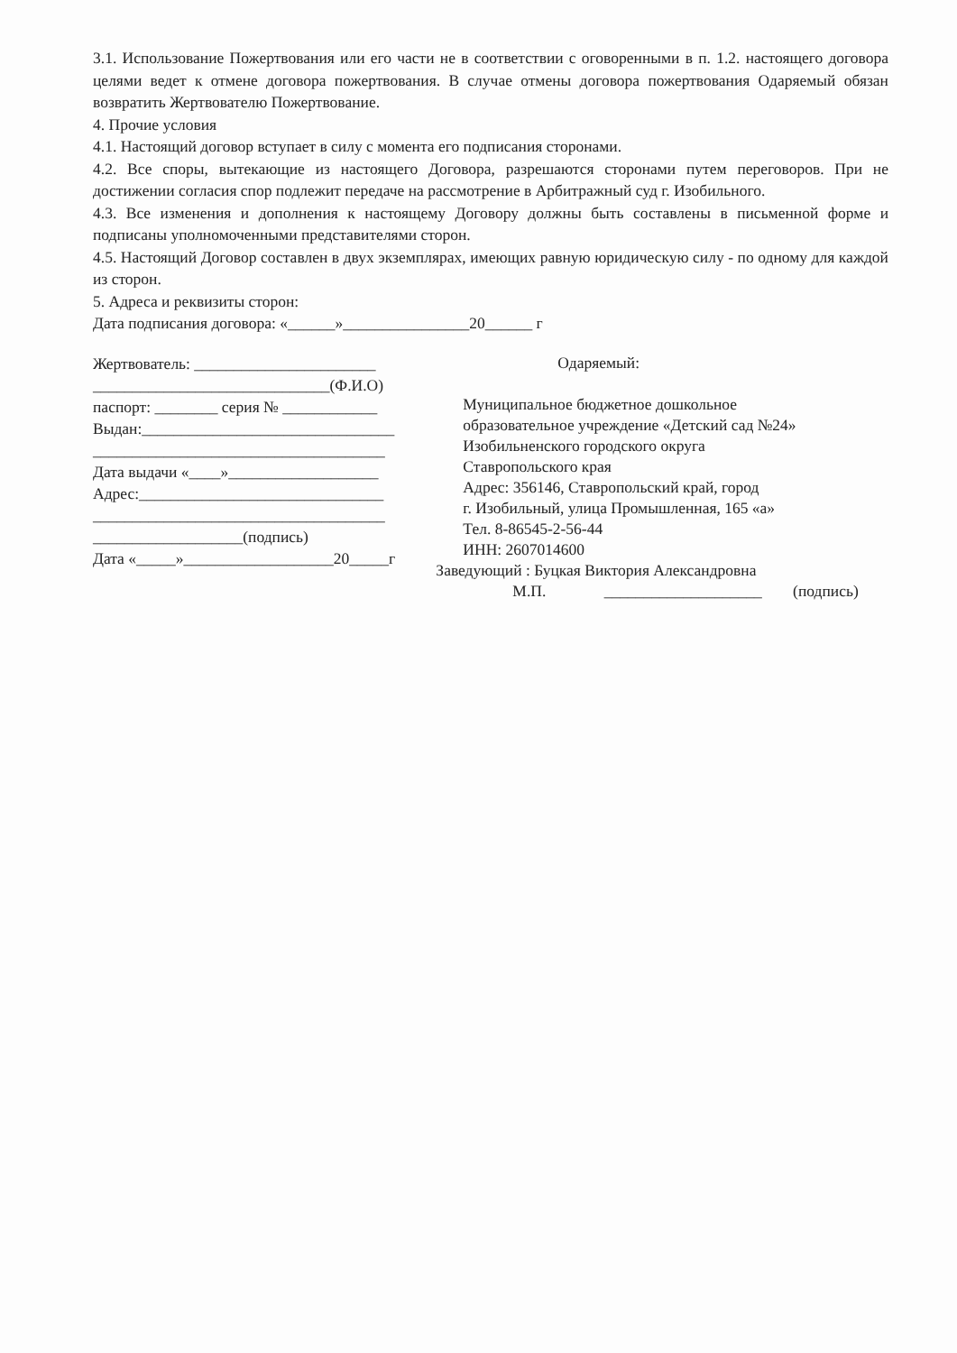3.1. Использование Пожертвования или его части не в соответствии с оговоренными в п. 1.2. настоящего договора целями ведет к отмене договора пожертвования. В случае отмены договора пожертвования Одаряемый обязан возвратить Жертвователю Пожертвование.
4. Прочие условия
4.1. Настоящий договор вступает в силу с момента его подписания сторонами.
4.2. Все споры, вытекающие из настоящего Договора, разрешаются сторонами путем переговоров. При не достижении согласия спор подлежит передаче на рассмотрение в Арбитражный суд г. Изобильного.
4.3. Все изменения и дополнения к настоящему Договору должны быть составлены в письменной форме и подписаны уполномоченными представителями сторон.
4.5. Настоящий Договор составлен в двух экземплярах, имеющих равную юридическую силу - по одному для каждой из сторон.
5. Адреса и реквизиты сторон:
Дата подписания договора: «______»________________20______ г
Жертвователь: _______________________
______________________________(Ф.И.О)
паспорт: ________ серия № ____________
Выдан:________________________________
_____________________________________
Дата выдачи «____»___________________
Адрес:_______________________________
_____________________________________
___________________(подпись)
Дата «_____»___________________20_____г
Одаряемый:
Муниципальное бюджетное дошкольное
образовательное учреждение «Детский сад №24»
Изобильненского городского округа
Ставропольского края
Адрес: 356146, Ставропольский край, город
г. Изобильный, улица Промышленная, 165 «а»
Тел. 8-86545-2-56-44
ИНН: 2607014600
Заведующий : Буцкая Виктория Александровна
М.П. ____________________ (подпись)